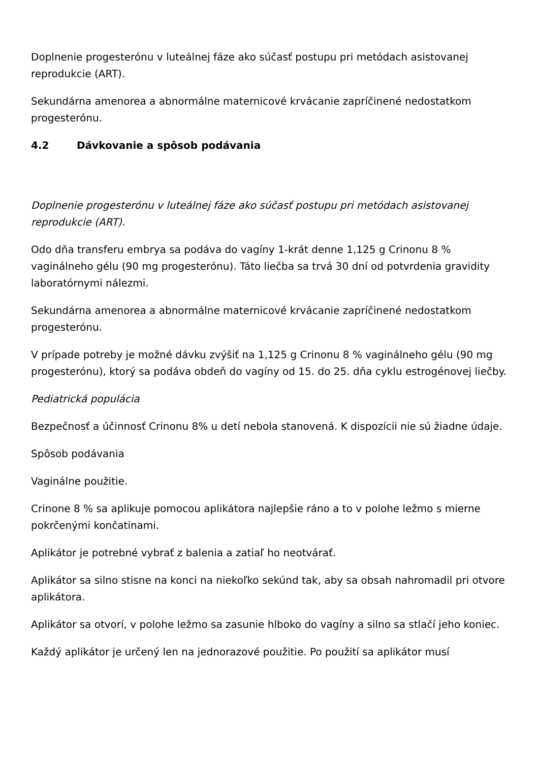Doplnenie progesterónu v luteálnej fáze ako súčasť postupu pri metódach asistovanej reprodukcie (ART).
Sekundárna amenorea a abnormálne maternicové krvácanie zapríčinené nedostatkom progesterónu.
4.2 Dávkovanie a spôsob podávania
Doplnenie progesterónu v luteálnej fáze ako súčasť postupu pri metódach asistovanej reprodukcie (ART).
Odo dňa transferu embrya sa podáva do vagíny 1-krát denne 1,125 g Crinonu 8 % vaginálneho gélu (90 mg progesterónu). Táto liečba sa trvá 30 dní od potvrdenia gravidity laboratórnymi nálezmi.
Sekundárna amenorea a abnormálne maternicové krvácanie zapríčinené nedostatkom progesterónu.
V prípade potreby je možné dávku zvýšiť na 1,125 g Crinonu 8 % vaginálneho gélu (90 mg progesterónu), ktorý sa podáva obdeň do vagíny od 15. do 25. dňa cyklu estrogénovej liečby.
Pediatrická populácia
Bezpečnosť a účinnosť Crinonu 8% u detí nebola stanovená. K dispozícii nie sú žiadne údaje.
Spôsob podávania
Vaginálne použitie.
Crinone 8 % sa aplikuje pomocou aplikátora najlepšie ráno a to v polohe ležmo s mierne pokrčenými končatinami.
Aplikátor je potrebné vybrať z balenia a zatiaľ ho neotvárať.
Aplikátor sa silno stisne na konci na niekoľko sekúnd tak, aby sa obsah nahromadil pri otvore aplikátora.
Aplikátor sa otvorí, v polohe ležmo sa zasunie hlboko do vagíny a silno sa stlačí jeho koniec.
Každý aplikátor je určený len na jednorazové použitie. Po použití sa aplikátor musí